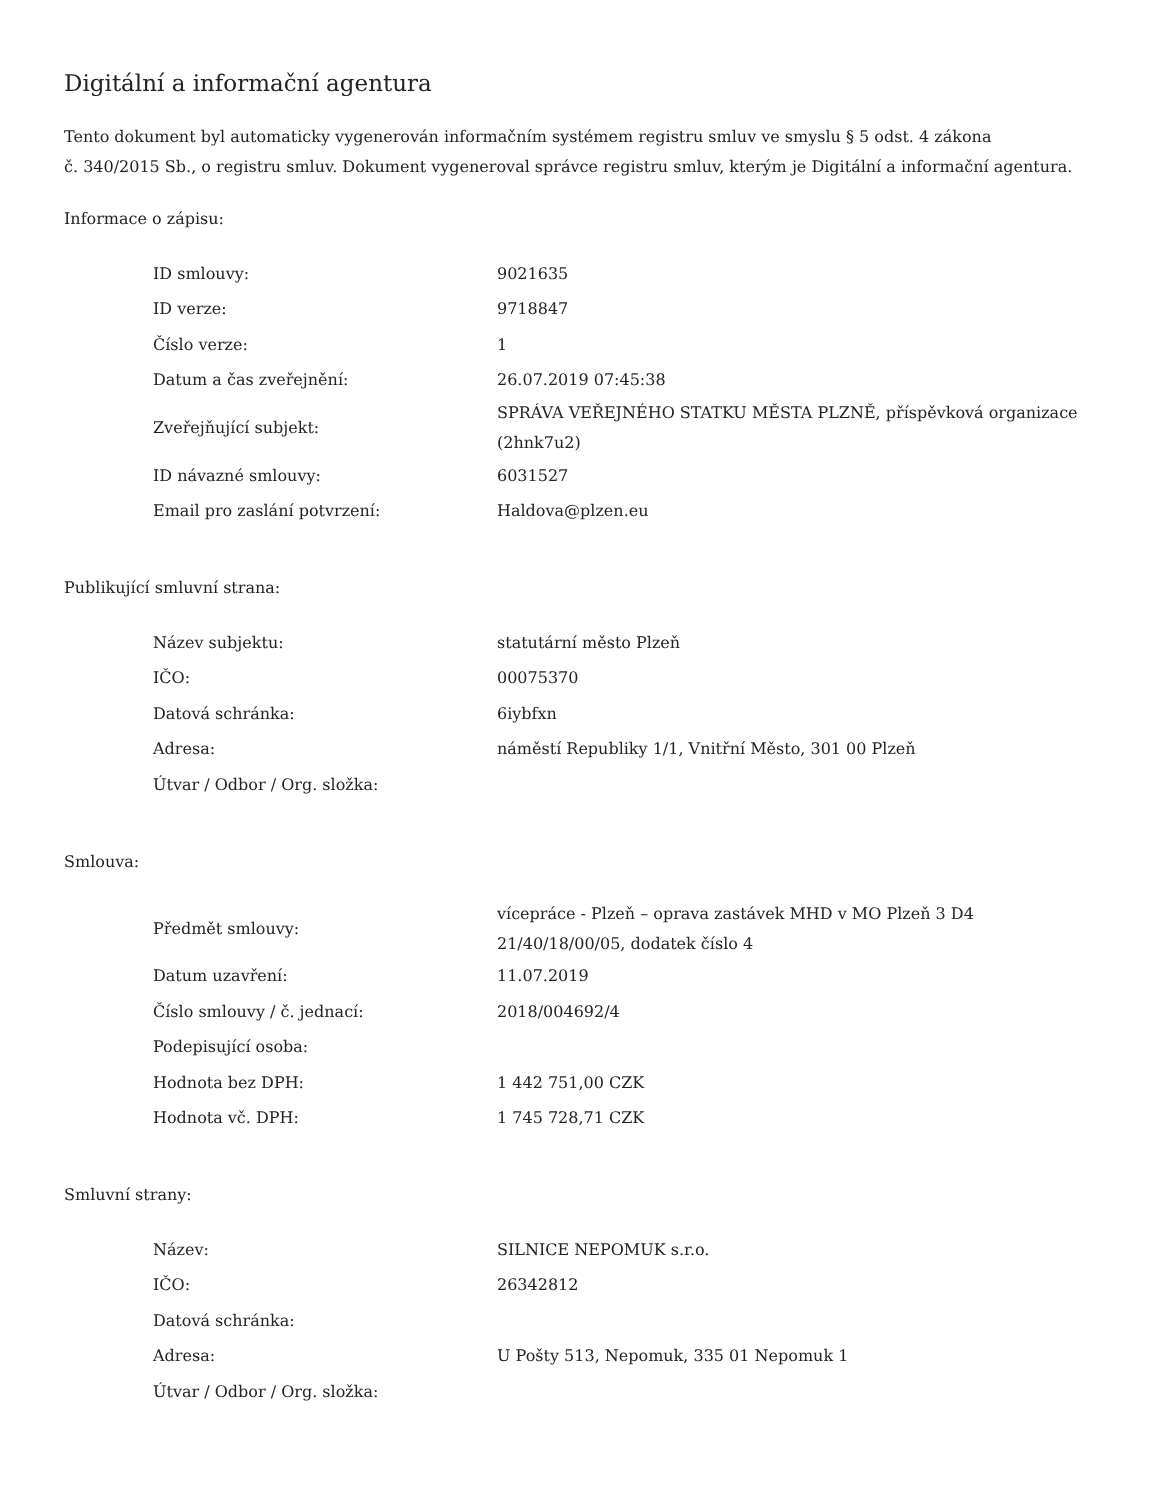Digitální a informační agentura
Tento dokument byl automaticky vygenerován informačním systémem registru smluv ve smyslu § 5 odst. 4 zákona
č. 340/2015 Sb., o registru smluv. Dokument vygeneroval správce registru smluv, kterým je Digitální a informační agentura.
Informace o zápisu:
| ID smlouvy: | 9021635 |
| ID verze: | 9718847 |
| Číslo verze: | 1 |
| Datum a čas zveřejnění: | 26.07.2019 07:45:38 |
| Zveřejňující subjekt: | SPRÁVA VEŘEJNÉHO STATKU MĚSTA PLZNĚ, příspěvková organizace (2hnk7u2) |
| ID návazné smlouvy: | 6031527 |
| Email pro zaslání potvrzení: | Haldova@plzen.eu |
Publikující smluvní strana:
| Název subjektu: | statutární město Plzeň |
| IČO: | 00075370 |
| Datová schránka: | 6iybfxn |
| Adresa: | náměstí Republiky 1/1, Vnitřní Město, 301 00 Plzeň |
| Útvar / Odbor / Org. složka: | |
Smlouva:
| Předmět smlouvy: | vícepráce - Plzeň – oprava zastávek MHD v MO Plzeň 3 D4 21/40/18/00/05, dodatek číslo 4 |
| Datum uzavření: | 11.07.2019 |
| Číslo smlouvy / č. jednací: | 2018/004692/4 |
| Podepisující osoba: | |
| Hodnota bez DPH: | 1 442 751,00 CZK |
| Hodnota vč. DPH: | 1 745 728,71 CZK |
Smluvní strany:
| Název: | SILNICE NEPOMUK s.r.o. |
| IČO: | 26342812 |
| Datová schránka: | |
| Adresa: | U Pošty 513, Nepomuk, 335 01 Nepomuk 1 |
| Útvar / Odbor / Org. složka: | |